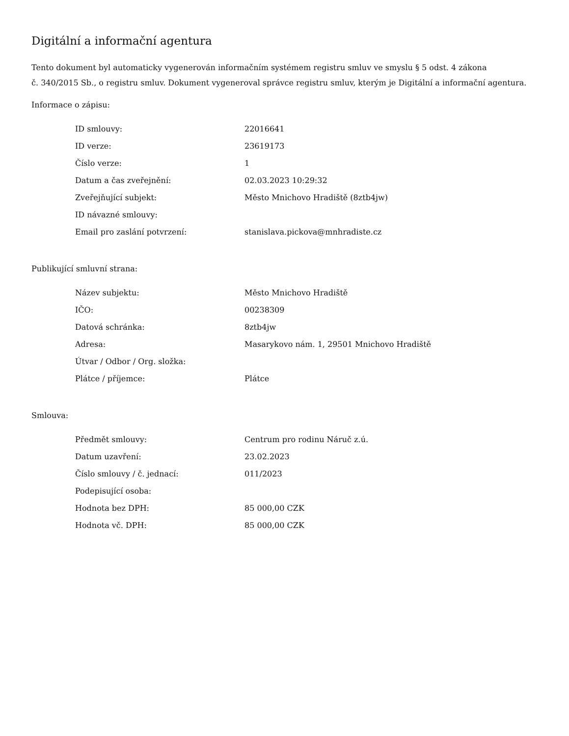Digitální a informační agentura
Tento dokument byl automaticky vygenerován informačním systémem registru smluv ve smyslu § 5 odst. 4 zákona
č. 340/2015 Sb., o registru smluv. Dokument vygeneroval správce registru smluv, kterým je Digitální a informační agentura.
Informace o zápisu:
| ID smlouvy: | 22016641 |
| ID verze: | 23619173 |
| Číslo verze: | 1 |
| Datum a čas zveřejnění: | 02.03.2023 10:29:32 |
| Zveřejňující subjekt: | Město Mnichovo Hradiště (8ztb4jw) |
| ID návazné smlouvy: | |
| Email pro zaslání potvrzení: | stanislava.pickova@mnhradiste.cz |
Publikující smluvní strana:
| Název subjektu: | Město Mnichovo Hradiště |
| IČO: | 00238309 |
| Datová schránka: | 8ztb4jw |
| Adresa: | Masarykovo nám. 1, 29501 Mnichovo Hradiště |
| Útvar / Odbor / Org. složka: | |
| Plátce / příjemce: | Plátce |
Smlouva:
| Předmět smlouvy: | Centrum pro rodinu Náruč z.ú. |
| Datum uzavření: | 23.02.2023 |
| Číslo smlouvy / č. jednací: | 011/2023 |
| Podepisující osoba: | |
| Hodnota bez DPH: | 85 000,00 CZK |
| Hodnota vč. DPH: | 85 000,00 CZK |